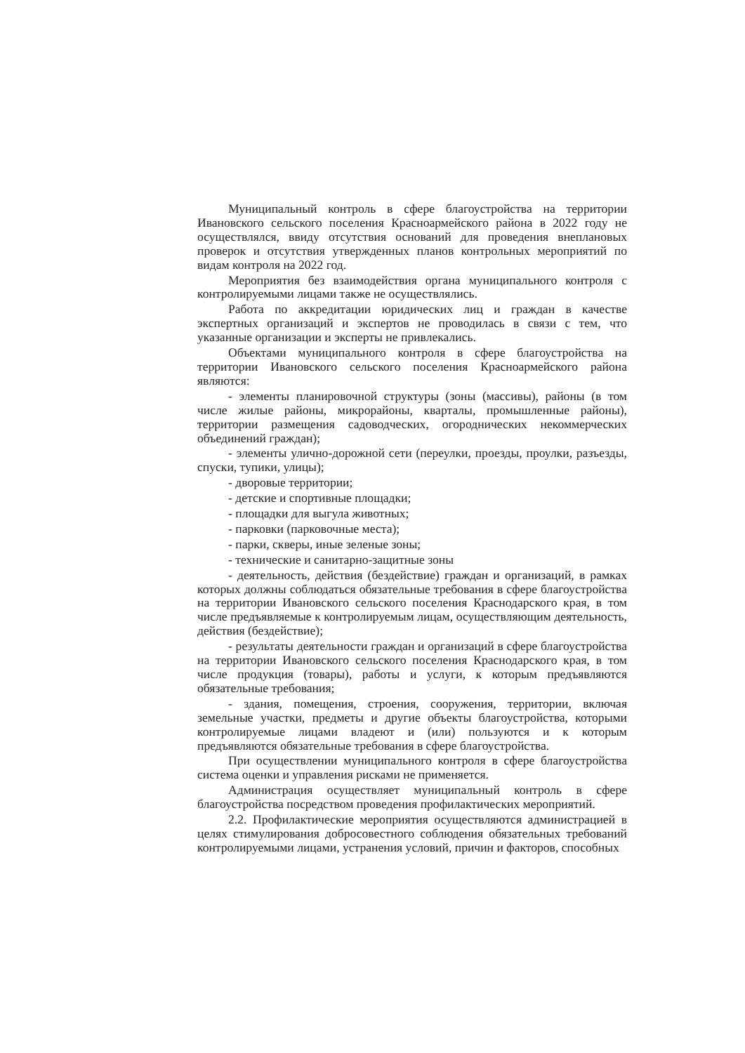Муниципальный контроль в сфере благоустройства на территории Ивановского сельского поселения Красноармейского района в 2022 году не осуществлялся, ввиду отсутствия оснований для проведения внеплановых проверок и отсутствия утвержденных планов контрольных мероприятий по видам контроля на 2022 год.
Мероприятия без взаимодействия органа муниципального контроля с контролируемыми лицами также не осуществлялись.
Работа по аккредитации юридических лиц и граждан в качестве экспертных организаций и экспертов не проводилась в связи с тем, что указанные организации и эксперты не привлекались.
Объектами муниципального контроля в сфере благоустройства на территории Ивановского сельского поселения Красноармейского района являются:
- элементы планировочной структуры (зоны (массивы), районы (в том числе жилые районы, микрорайоны, кварталы, промышленные районы), территории размещения садоводческих, огороднических некоммерческих объединений граждан);
- элементы улично-дорожной сети (переулки, проезды, проулки, разъезды, спуски, тупики, улицы);
- дворовые территории;
- детские и спортивные площадки;
- площадки для выгула животных;
- парковки (парковочные места);
- парки, скверы, иные зеленые зоны;
- технические и санитарно-защитные зоны
- деятельность, действия (бездействие) граждан и организаций, в рамках которых должны соблюдаться обязательные требования в сфере благоустройства на территории Ивановского сельского поселения Краснодарского края, в том числе предъявляемые к контролируемым лицам, осуществляющим деятельность, действия (бездействие);
- результаты деятельности граждан и организаций в сфере благоустройства на территории Ивановского сельского поселения Краснодарского края, в том числе продукция (товары), работы и услуги, к которым предъявляются обязательные требования;
- здания, помещения, строения, сооружения, территории, включая земельные участки, предметы и другие объекты благоустройства, которыми контролируемые лицами владеют и (или) пользуются и к которым предъявляются обязательные требования в сфере благоустройства.
При осуществлении муниципального контроля в сфере благоустройства система оценки и управления рисками не применяется.
Администрация осуществляет муниципальный контроль в сфере благоустройства посредством проведения профилактических мероприятий.
2.2. Профилактические мероприятия осуществляются администрацией в целях стимулирования добросовестного соблюдения обязательных требований контролируемыми лицами, устранения условий, причин и факторов, способных